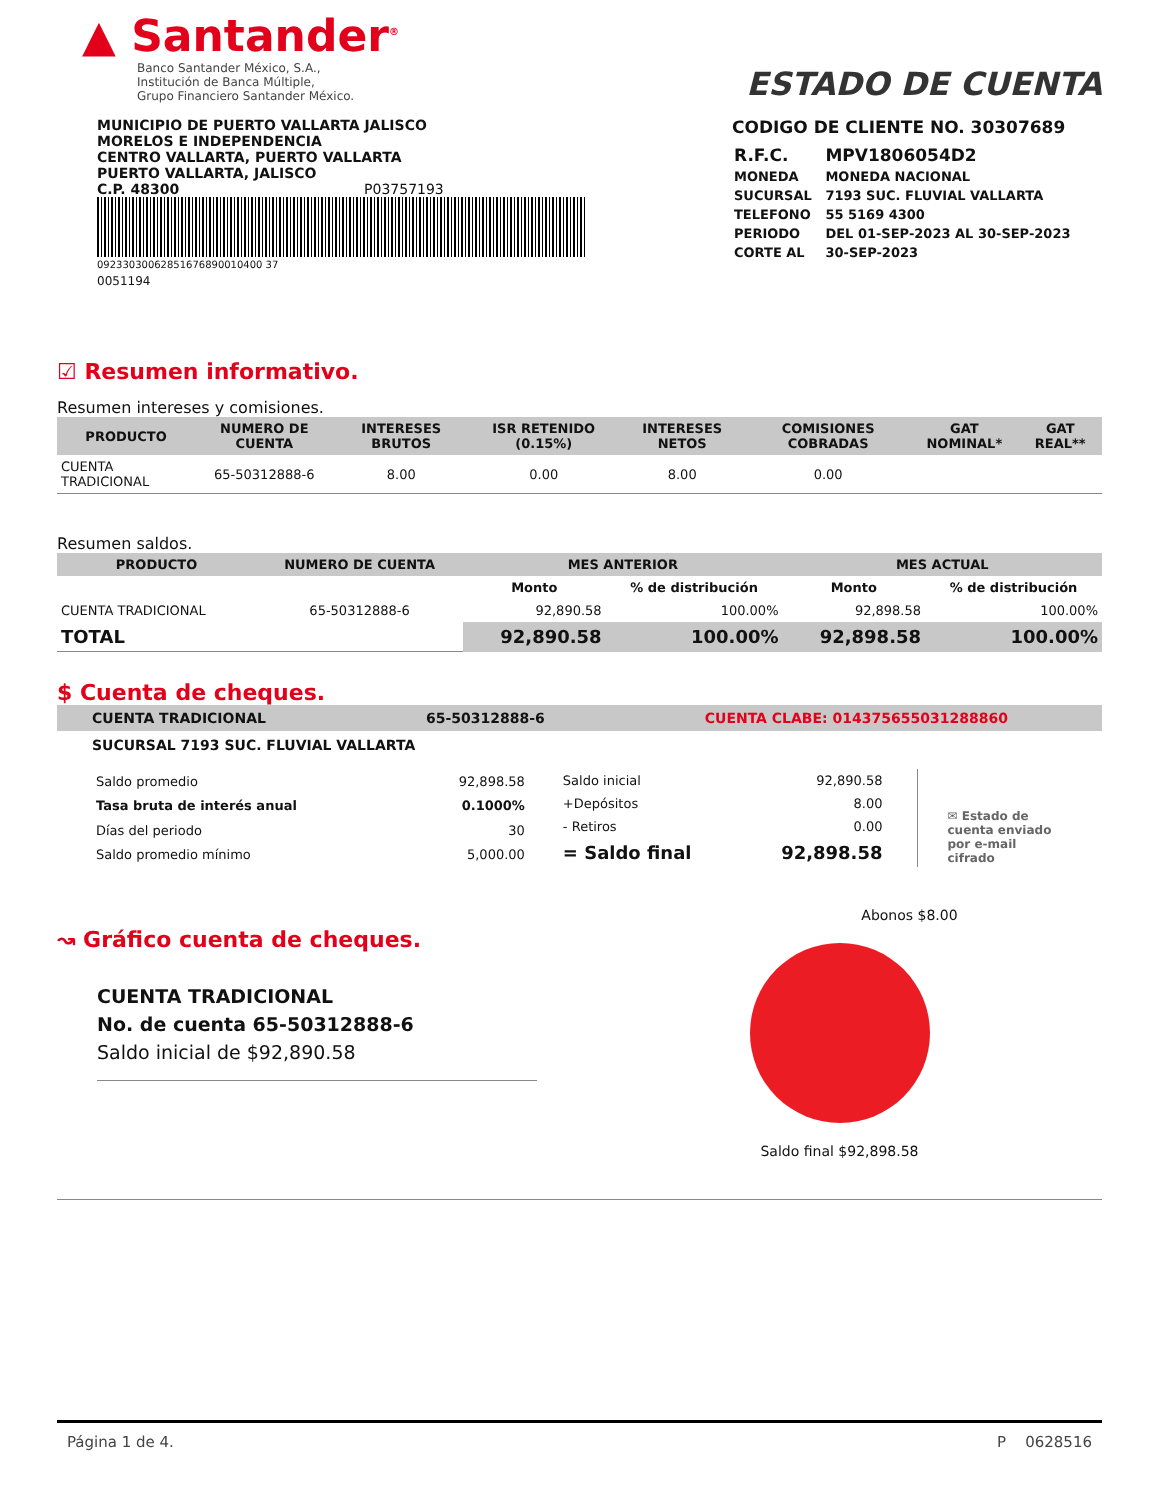▲ Santander<sup>®</sup>
Banco Santander México, S.A.,
Institución de Banca Múltiple,
Grupo Financiero Santander México.
ESTADO DE CUENTA
MUNICIPIO DE PUERTO VALLARTA JALISCO
MORELOS E INDEPENDENCIA
CENTRO VALLARTA, PUERTO VALLARTA
PUERTO VALLARTA, JALISCO
C.P. 48300 P03757193
09233030062851676890010400 37
0051194
CODIGO DE CLIENTE NO. 30307689
| R.F.C. | MPV1806054D2 |
| MONEDA | MONEDA NACIONAL |
| SUCURSAL | 7193 SUC. FLUVIAL VALLARTA |
| TELEFONO | 55 5169 4300 |
| PERIODO | DEL 01-SEP-2023 AL 30-SEP-2023 |
| CORTE AL | 30-SEP-2023 |
☑ Resumen informativo.
Resumen intereses y comisiones.
| PRODUCTO | NUMERO DE CUENTA | INTERESES BRUTOS | ISR RETENIDO (0.15%) | INTERESES NETOS | COMISIONES COBRADAS | GAT NOMINAL* | GAT REAL** |
| --- | --- | --- | --- | --- | --- | --- | --- |
| CUENTA TRADICIONAL | 65-50312888-6 | 8.00 | 0.00 | 8.00 | 0.00 | | |
Resumen saldos.
| PRODUCTO | NUMERO DE CUENTA | MES ANTERIOR | | MES ACTUAL | |
| --- | --- | --- | --- | --- | --- |
| | | Monto | % de distribución | Monto | % de distribución |
| CUENTA TRADICIONAL | 65-50312888-6 | 92,890.58 | 100.00% | 92,898.58 | 100.00% |
| TOTAL | | 92,890.58 | 100.00% | 92,898.58 | 100.00% |
$ Cuenta de cheques.
CUENTA TRADICIONAL 65-50312888-6 CUENTA CLABE: 014375655031288860
SUCURSAL 7193 SUC. FLUVIAL VALLARTA
| Saldo promedio | 92,898.58 |
| Tasa bruta de interés anual | 0.1000% |
| Días del periodo | 30 |
| Saldo promedio mínimo | 5,000.00 |
| Saldo inicial | 92,890.58 |
| +Depósitos | 8.00 |
| - Retiros | 0.00 |
| = Saldo final | 92,898.58 |
✉ Estado de
cuenta enviado
por e-mail cifrado
↝ Gráfico cuenta de cheques.
CUENTA TRADICIONAL
No. de cuenta 65-50312888-6
Saldo inicial de $92,890.58
Abonos $8.00
Saldo final $92,898.58
Página 1 de 4. P 0628516